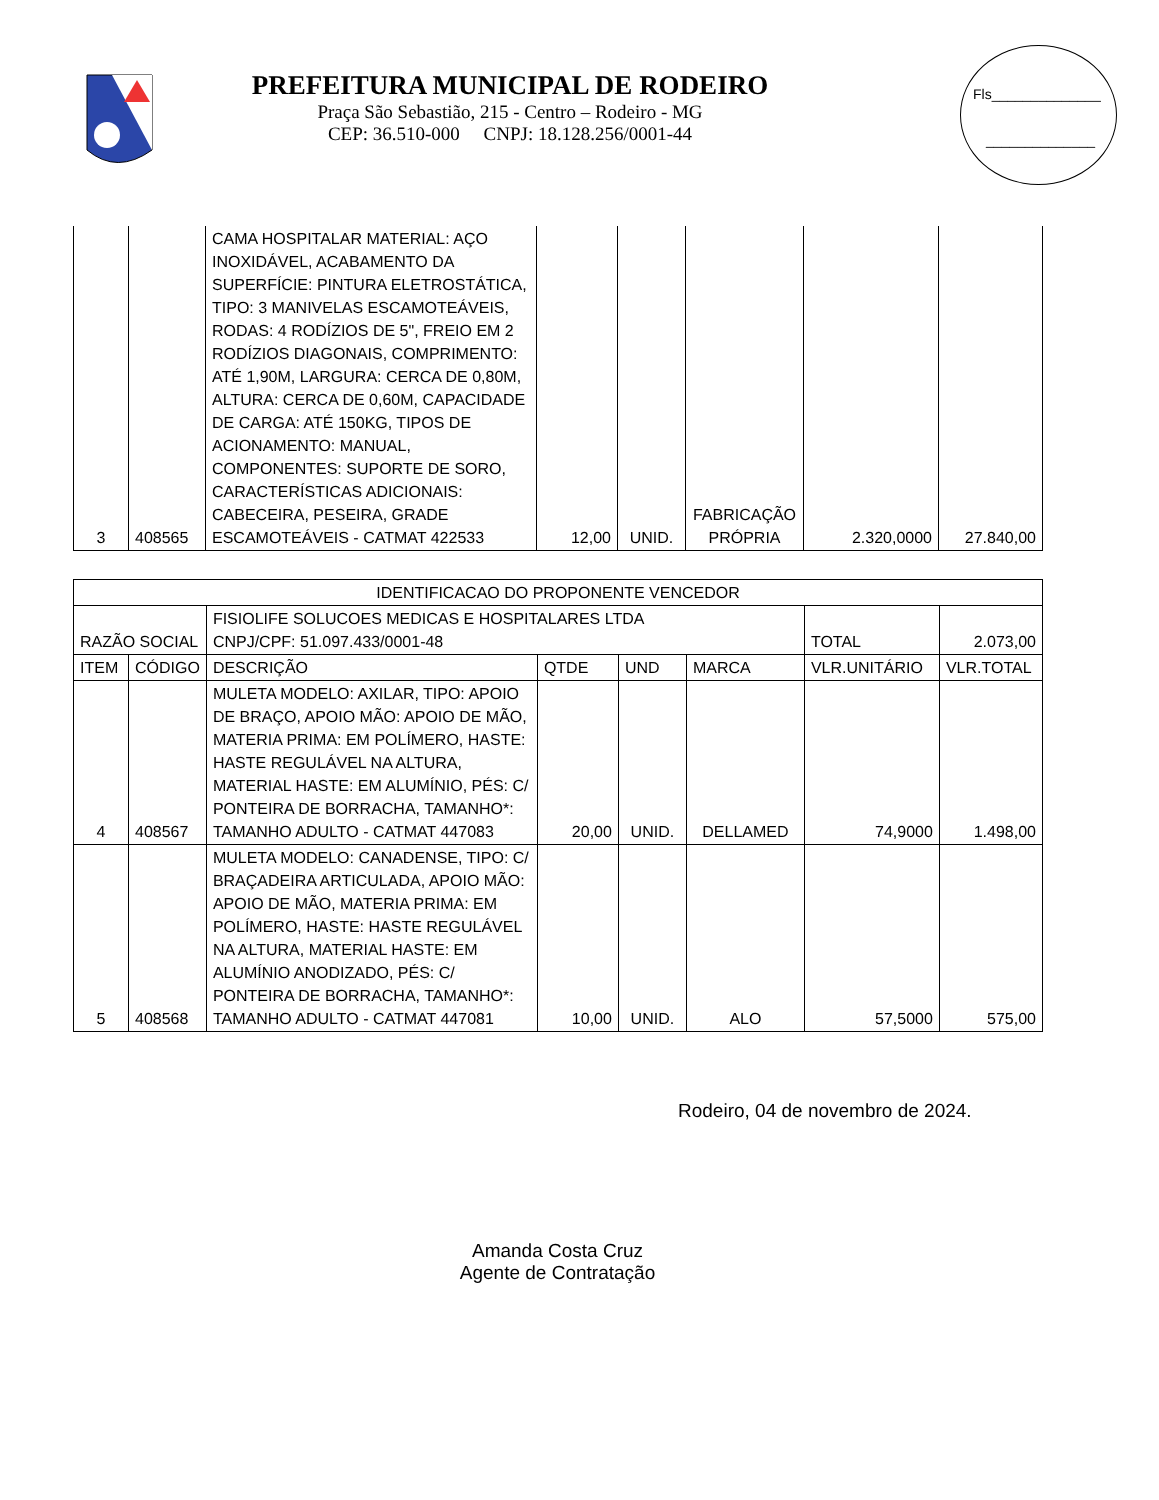PREFEITURA MUNICIPAL DE RODEIRO
Praça São Sebastião, 215 - Centro – Rodeiro - MG
CEP: 36.510-000 CNPJ: 18.128.256/0001-44
Fls______________
______________
| 3 | 408565 | CAMA HOSPITALAR MATERIAL: AÇO INOXIDÁVEL, ACABAMENTO DA SUPERFÍCIE: PINTURA ELETROSTÁTICA, TIPO: 3 MANIVELAS ESCAMOTEÁVEIS, RODAS: 4 RODÍZIOS DE 5", FREIO EM 2 RODÍZIOS DIAGONAIS, COMPRIMENTO: ATÉ 1,90M, LARGURA: CERCA DE 0,80M, ALTURA: CERCA DE 0,60M, CAPACIDADE DE CARGA: ATÉ 150KG, TIPOS DE ACIONAMENTO: MANUAL, COMPONENTES: SUPORTE DE SORO, CARACTERÍSTICAS ADICIONAIS: CABECEIRA, PESEIRA, GRADE ESCAMOTEÁVEIS - CATMAT 422533 | 12,00 | UNID. | FABRICAÇÃO PRÓPRIA | 2.320,0000 | 27.840,00 |
| IDENTIFICACAO DO PROPONENTE VENCEDOR | | | | | | | |
| RAZÃO SOCIAL | | FISIOLIFE SOLUCOES MEDICAS E HOSPITALARES LTDA CNPJ/CPF: 51.097.433/0001-48 | | | | TOTAL | 2.073,00 |
| ITEM | CÓDIGO | DESCRIÇÃO | QTDE | UND | MARCA | VLR.UNITÁRIO | VLR.TOTAL |
| 4 | 408567 | MULETA MODELO: AXILAR, TIPO: APOIO DE BRAÇO, APOIO MÃO: APOIO DE MÃO, MATERIA PRIMA: EM POLÍMERO, HASTE: HASTE REGULÁVEL NA ALTURA, MATERIAL HASTE: EM ALUMÍNIO, PÉS: C/ PONTEIRA DE BORRACHA, TAMANHO*: TAMANHO ADULTO - CATMAT 447083 | 20,00 | UNID. | DELLAMED | 74,9000 | 1.498,00 |
| 5 | 408568 | MULETA MODELO: CANADENSE, TIPO: C/ BRAÇADEIRA ARTICULADA, APOIO MÃO: APOIO DE MÃO, MATERIA PRIMA: EM POLÍMERO, HASTE: HASTE REGULÁVEL NA ALTURA, MATERIAL HASTE: EM ALUMÍNIO ANODIZADO, PÉS: C/ PONTEIRA DE BORRACHA, TAMANHO*: TAMANHO ADULTO - CATMAT 447081 | 10,00 | UNID. | ALO | 57,5000 | 575,00 |
Rodeiro, 04 de novembro de 2024.
Amanda Costa Cruz
Agente de Contratação